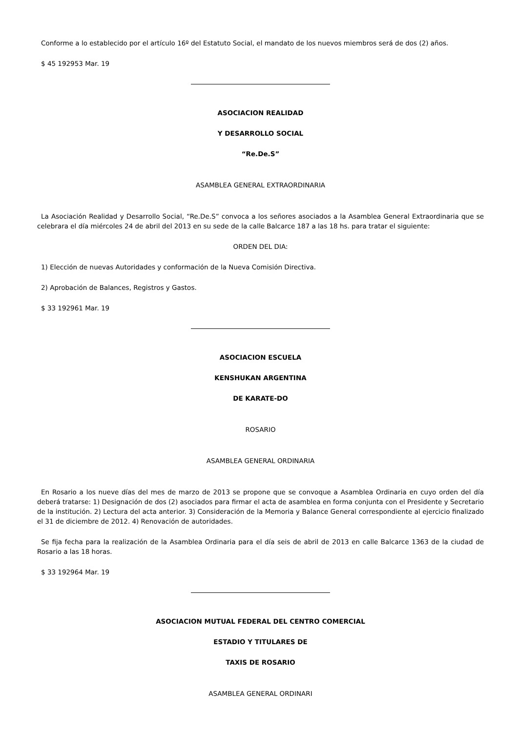Conforme a lo establecido por el artículo 16º del Estatuto Social, el mandato de los nuevos miembros será de dos (2) años.
$ 45 192953 Mar. 19
ASOCIACION REALIDAD
Y DESARROLLO SOCIAL
“Re.De.S”
ASAMBLEA GENERAL EXTRAORDINARIA
La Asociación Realidad y Desarrollo Social, “Re.De.S” convoca a los señores asociados a la Asamblea General Extraordinaria que se celebrara el día miércoles 24 de abril del 2013 en su sede de la calle Balcarce 187 a las 18 hs. para tratar el siguiente:
ORDEN DEL DIA:
1) Elección de nuevas Autoridades y conformación de la Nueva Comisión Directiva.
2) Aprobación de Balances, Registros y Gastos.
$ 33 192961 Mar. 19
ASOCIACION ESCUELA
KENSHUKAN ARGENTINA
DE KARATE-DO
ROSARIO
ASAMBLEA GENERAL ORDINARIA
En Rosario a los nueve días del mes de marzo de 2013 se propone que se convoque a Asamblea Ordinaria en cuyo orden del día deberá tratarse: 1) Designación de dos (2) asociados para firmar el acta de asamblea en forma conjunta con el Presidente y Secretario de la institución. 2) Lectura del acta anterior. 3) Consideración de la Memoria y Balance General correspondiente al ejercicio finalizado el 31 de diciembre de 2012. 4) Renovación de autoridades.
Se fija fecha para la realización de la Asamblea Ordinaria para el día seis de abril de 2013 en calle Balcarce 1363 de la ciudad de Rosario a las 18 horas.
$ 33 192964 Mar. 19
ASOCIACION MUTUAL FEDERAL DEL CENTRO COMERCIAL
ESTADIO Y TITULARES DE
TAXIS DE ROSARIO
ASAMBLEA GENERAL ORDINARI